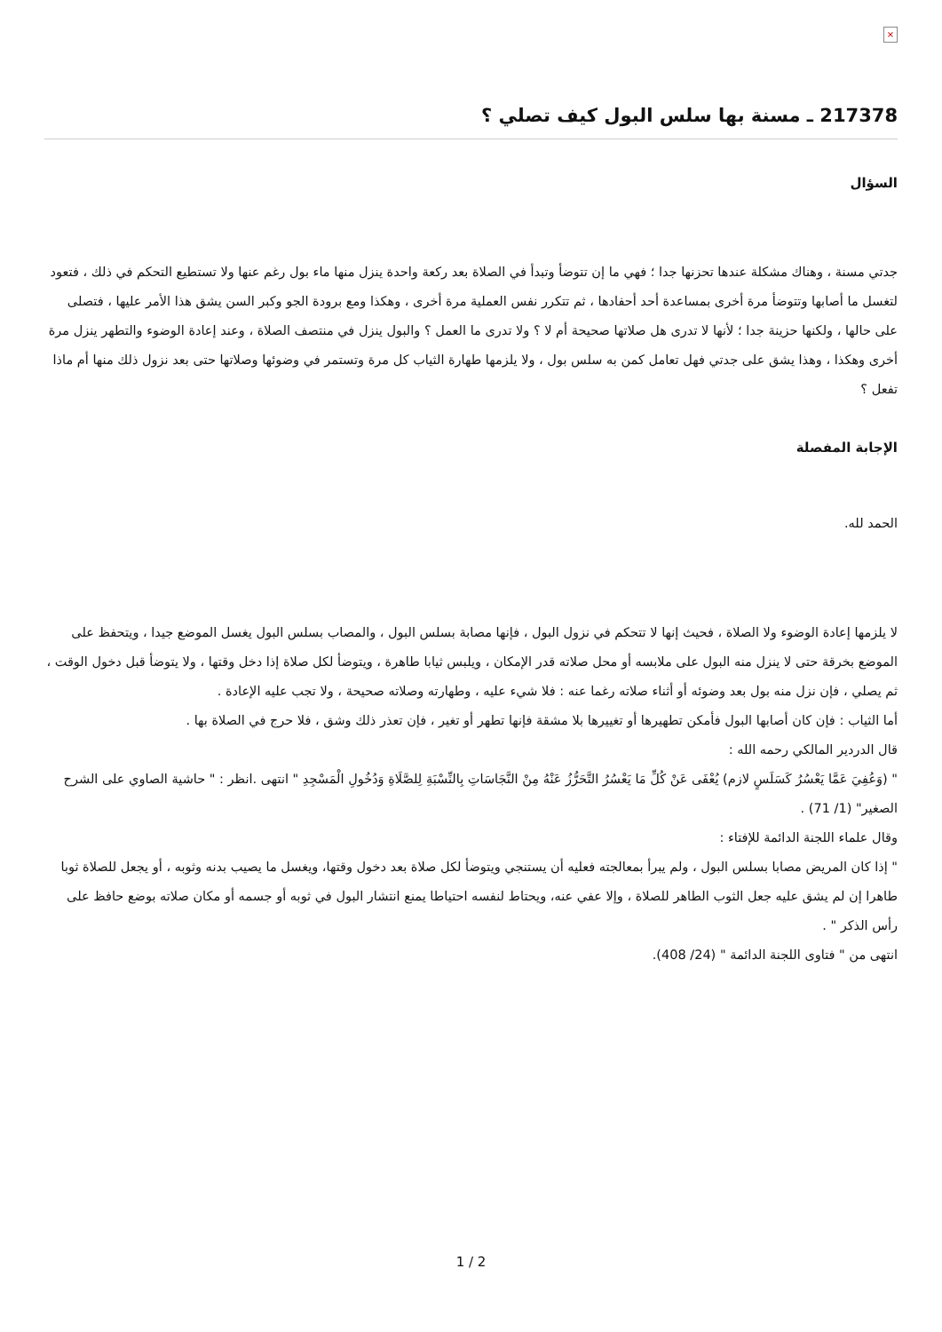×
217378 ـ مسنة بها سلس البول كيف تصلي ؟
السؤال
جدتي مسنة ، وهناك مشكلة عندها تحزنها جدا ؛ فهي ما إن تتوضأ وتبدأ في الصلاة بعد ركعة واحدة ينزل منها ماء بول رغم عنها ولا تستطيع التحكم في ذلك ، فتعود لتغسل ما أصابها وتتوضأ مرة أخرى بمساعدة أحد أحفادها ، ثم تتكرر نفس العملية مرة أخرى ، وهكذا ومع برودة الجو وكبر السن يشق هذا الأمر عليها ، فتصلى على حالها ، ولكنها حزينة جدا ؛ لأنها لا تدرى هل صلاتها صحيحة أم لا ؟ ولا تدرى ما العمل ؟ والبول ينزل في منتصف الصلاة ، وعند إعادة الوضوء والتطهر ينزل مرة أخرى وهكذا ، وهذا يشق على جدتي فهل تعامل كمن به سلس بول ، ولا يلزمها طهارة الثياب كل مرة وتستمر في وضوئها وصلاتها حتى بعد نزول ذلك منها أم ماذا تفعل ؟
الإجابة المفصلة
الحمد لله.
لا يلزمها إعادة الوضوء ولا الصلاة ، فحيث إنها لا تتحكم في نزول البول ، فإنها مصابة بسلس البول ، والمصاب بسلس البول يغسل الموضع جيدا ، ويتحفظ على الموضع بخرقة حتى لا ينزل منه البول على ملابسه أو محل صلاته قدر الإمكان ، ويلبس ثيابا طاهرة ، ويتوضأ لكل صلاة إذا دخل وقتها ، ولا يتوضأ قبل دخول الوقت ، ثم يصلي ، فإن نزل منه بول بعد وضوئه أو أثناء صلاته رغما عنه : فلا شيء عليه ، وطهارته وصلاته صحيحة ، ولا تجب عليه الإعادة .
أما الثياب : فإن كان أصابها البول فأمكن تطهيرها أو تغييرها بلا مشقة فإنها تطهر أو تغير ، فإن تعذر ذلك وشق ، فلا حرج في الصلاة بها .
قال الدردير المالكي رحمه الله :
" (وَعُفِيَ عَمَّا يَعْسُرُ كَسَلَسٍ لازم) يُعْفَى عَنْ كُلِّ مَا يَعْسُرُ التَّحَرُّزُ عَنْهُ مِنْ النَّجَاسَاتِ بِالنِّسْبَةِ لِلصَّلَاةِ وَدُخُولِ الْمَسْجِدِ " انتهى .انظر : " حاشية الصاوي على الشرح الصغير" (1/ 71) .
وقال علماء اللجنة الدائمة للإفتاء :
" إذا كان المريض مصابا بسلس البول ، ولم يبرأ بمعالجته فعليه أن يستنجي ويتوضأ لكل صلاة بعد دخول وقتها، ويغسل ما يصيب بدنه وثوبه ، أو يجعل للصلاة ثوبا طاهرا إن لم يشق عليه جعل الثوب الطاهر للصلاة ، وإلا عفي عنه، ويحتاط لنفسه احتياطا يمنع انتشار البول في ثوبه أو جسمه أو مكان صلاته بوضع حافظ على رأس الذكر " .
انتهى من " فتاوى اللجنة الدائمة " (24/ 408).
1 / 2